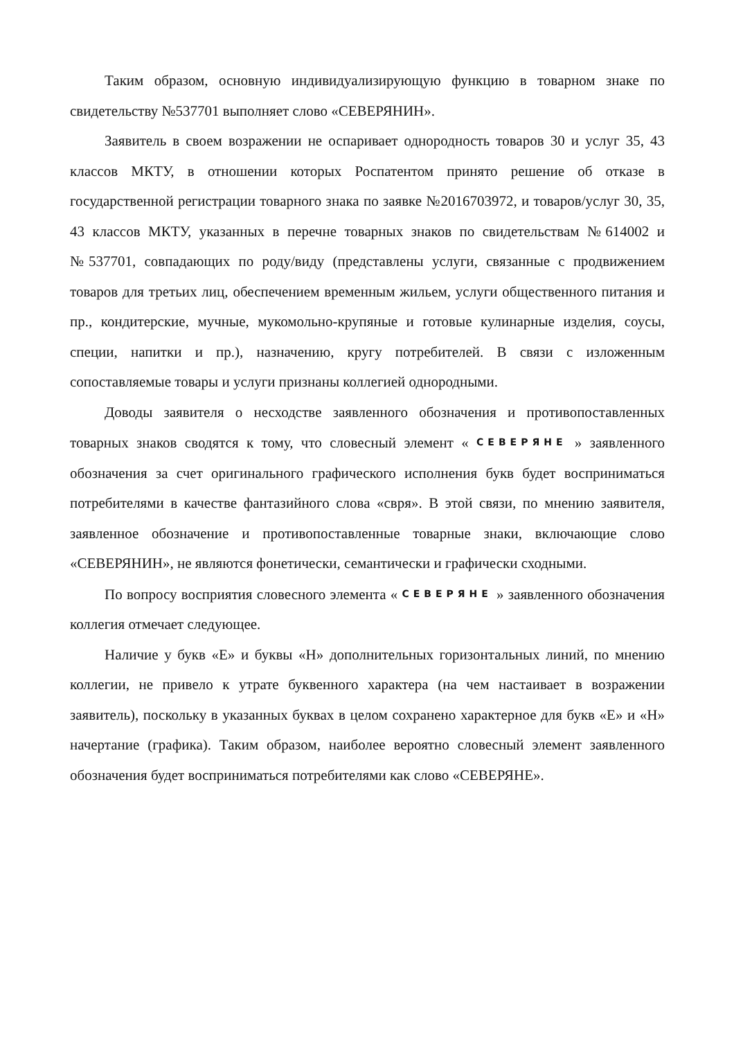Таким образом, основную индивидуализирующую функцию в товарном знаке по свидетельству №537701 выполняет слово «СЕВЕРЯНИН».
Заявитель в своем возражении не оспаривает однородность товаров 30 и услуг 35, 43 классов МКТУ, в отношении которых Роспатентом принято решение об отказе в государственной регистрации товарного знака по заявке №2016703972, и товаров/услуг 30, 35, 43 классов МКТУ, указанных в перечне товарных знаков по свидетельствам №614002 и №537701, совпадающих по роду/виду (представлены услуги, связанные с продвижением товаров для третьих лиц, обеспечением временным жильем, услуги общественного питания и пр., кондитерские, мучные, мукомольно-крупяные и готовые кулинарные изделия, соусы, специи, напитки и пр.), назначению, кругу потребителей. В связи с изложенным сопоставляемые товары и услуги признаны коллегией однородными.
Доводы заявителя о несходстве заявленного обозначения и противопоставленных товарных знаков сводятся к тому, что словесный элемент « СЕВЕРЯНЕ » заявленного обозначения за счет оригинального графического исполнения букв будет восприниматься потребителями в качестве фантазийного слова «свря». В этой связи, по мнению заявителя, заявленное обозначение и противопоставленные товарные знаки, включающие слово «СЕВЕРЯНИН», не являются фонетически, семантически и графически сходными.
По вопросу восприятия словесного элемента « СЕВЕРЯНЕ » заявленного обозначения коллегия отмечает следующее.
Наличие у букв «Е» и буквы «Н» дополнительных горизонтальных линий, по мнению коллегии, не привело к утрате буквенного характера (на чем настаивает в возражении заявитель), поскольку в указанных буквах в целом сохранено характерное для букв «Е» и «Н» начертание (графика). Таким образом, наиболее вероятно словесный элемент заявленного обозначения будет восприниматься потребителями как слово «СЕВЕРЯНЕ».